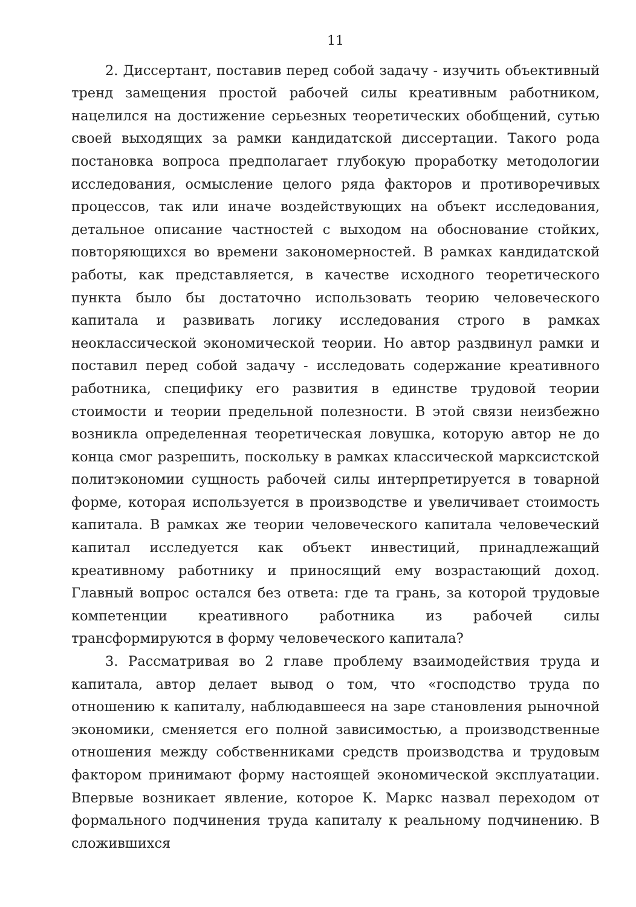11
2. Диссертант, поставив перед собой задачу - изучить объективный тренд замещения простой рабочей силы креативным работником, нацелился на достижение серьезных теоретических обобщений, сутью своей выходящих за рамки кандидатской диссертации. Такого рода постановка вопроса предполагает глубокую проработку методологии исследования, осмысление целого ряда факторов и противоречивых процессов, так или иначе воздействующих на объект исследования, детальное описание частностей с выходом на обоснование стойких, повторяющихся во времени закономерностей. В рамках кандидатской работы, как представляется, в качестве исходного теоретического пункта было бы достаточно использовать теорию человеческого капитала и развивать логику исследования строго в рамках неоклассической экономической теории. Но автор раздвинул рамки и поставил перед собой задачу - исследовать содержание креативного работника, специфику его развития в единстве трудовой теории стоимости и теории предельной полезности. В этой связи неизбежно возникла определенная теоретическая ловушка, которую автор не до конца смог разрешить, поскольку в рамках классической марксистской политэкономии сущность рабочей силы интерпретируется в товарной форме, которая используется в производстве и увеличивает стоимость капитала. В рамках же теории человеческого капитала человеческий капитал исследуется как объект инвестиций, принадлежащий креативному работнику и приносящий ему возрастающий доход. Главный вопрос остался без ответа: где та грань, за которой трудовые компетенции креативного работника из рабочей силы трансформируются в форму человеческого капитала?
3. Рассматривая во 2 главе проблему взаимодействия труда и капитала, автор делает вывод о том, что «господство труда по отношению к капиталу, наблюдавшееся на заре становления рыночной экономики, сменяется его полной зависимостью, а производственные отношения между собственниками средств производства и трудовым фактором принимают форму настоящей экономической эксплуатации. Впервые возникает явление, которое К. Маркс назвал переходом от формального подчинения труда капиталу к реальному подчинению. В сложившихся